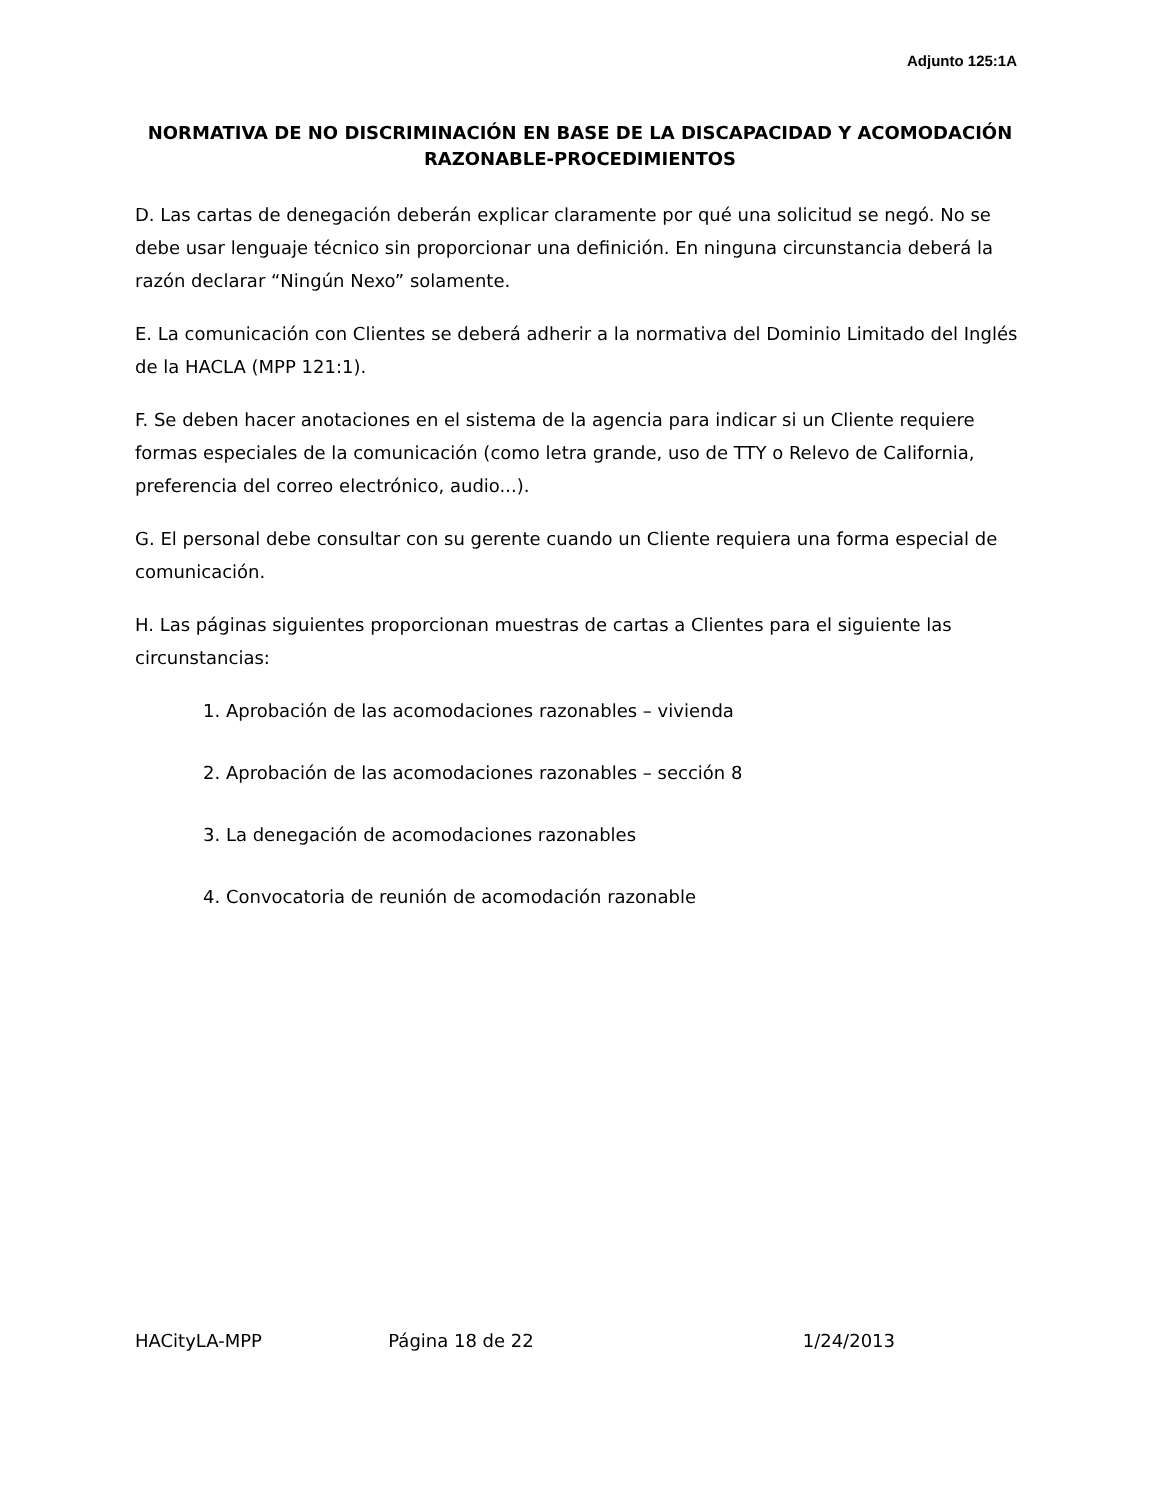Adjunto 125:1A
NORMATIVA DE NO DISCRIMINACIÓN EN BASE DE LA DISCAPACIDAD Y ACOMODACIÓN RAZONABLE-PROCEDIMIENTOS
D. Las cartas de denegación deberán explicar claramente por qué una solicitud se negó. No se debe usar lenguaje técnico sin proporcionar una definición. En ninguna circunstancia deberá la razón declarar “Ningún Nexo” solamente.
E. La comunicación con Clientes se deberá adherir a la normativa del Dominio Limitado del Inglés de la HACLA (MPP 121:1).
F. Se deben hacer anotaciones en el sistema de la agencia para indicar si un Cliente requiere formas especiales de la comunicación (como letra grande, uso de TTY o Relevo de California, preferencia del correo electrónico, audio...).
G. El personal debe consultar con su gerente cuando un Cliente requiera una forma especial de comunicación.
H. Las páginas siguientes proporcionan muestras de cartas a Clientes para el siguiente las circunstancias:
1. Aprobación de las acomodaciones razonables – vivienda
2. Aprobación de las acomodaciones razonables – sección 8
3. La denegación de acomodaciones razonables
4. Convocatoria de reunión de acomodación razonable
HACityLA-MPP Página 18 de 22 1/24/2013